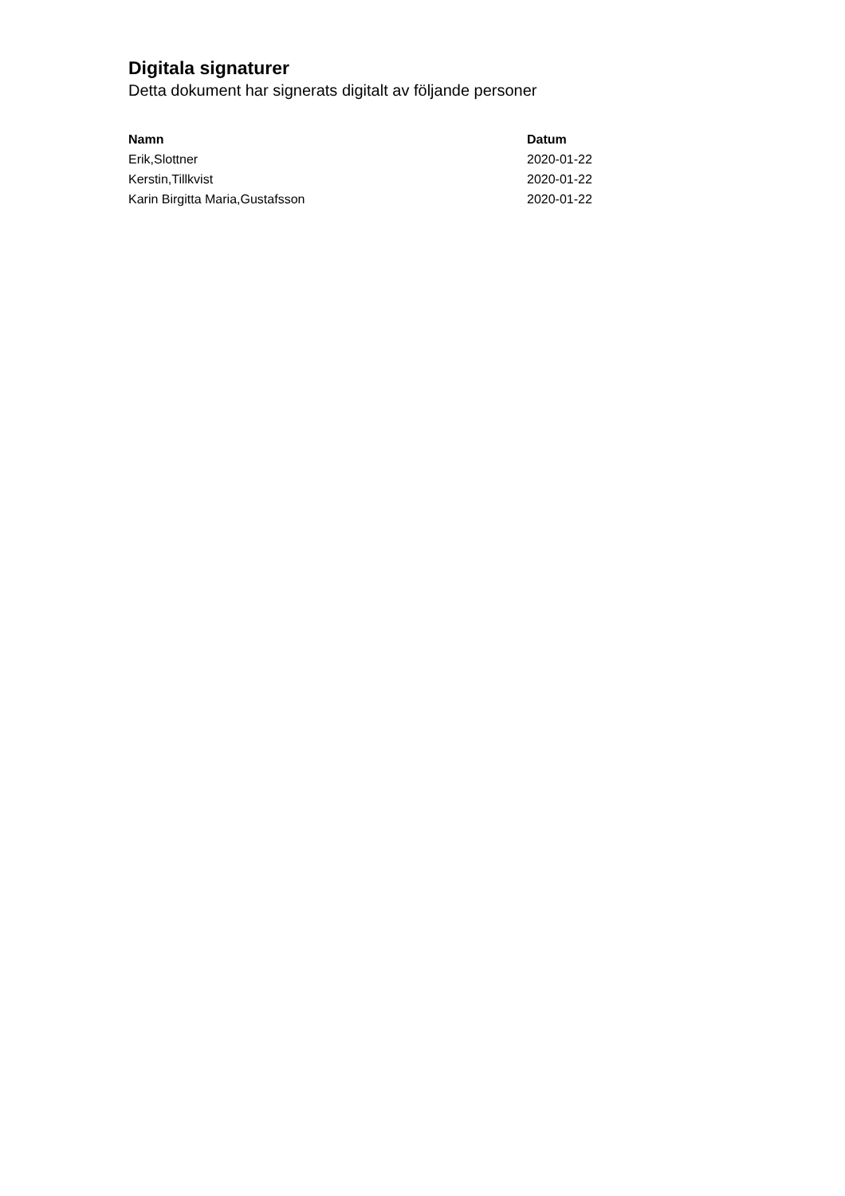Digitala signaturer
Detta dokument har signerats digitalt av följande personer
| Namn | Datum |
| --- | --- |
| Erik,Slottner | 2020-01-22 |
| Kerstin,Tillkvist | 2020-01-22 |
| Karin Birgitta Maria,Gustafsson | 2020-01-22 |